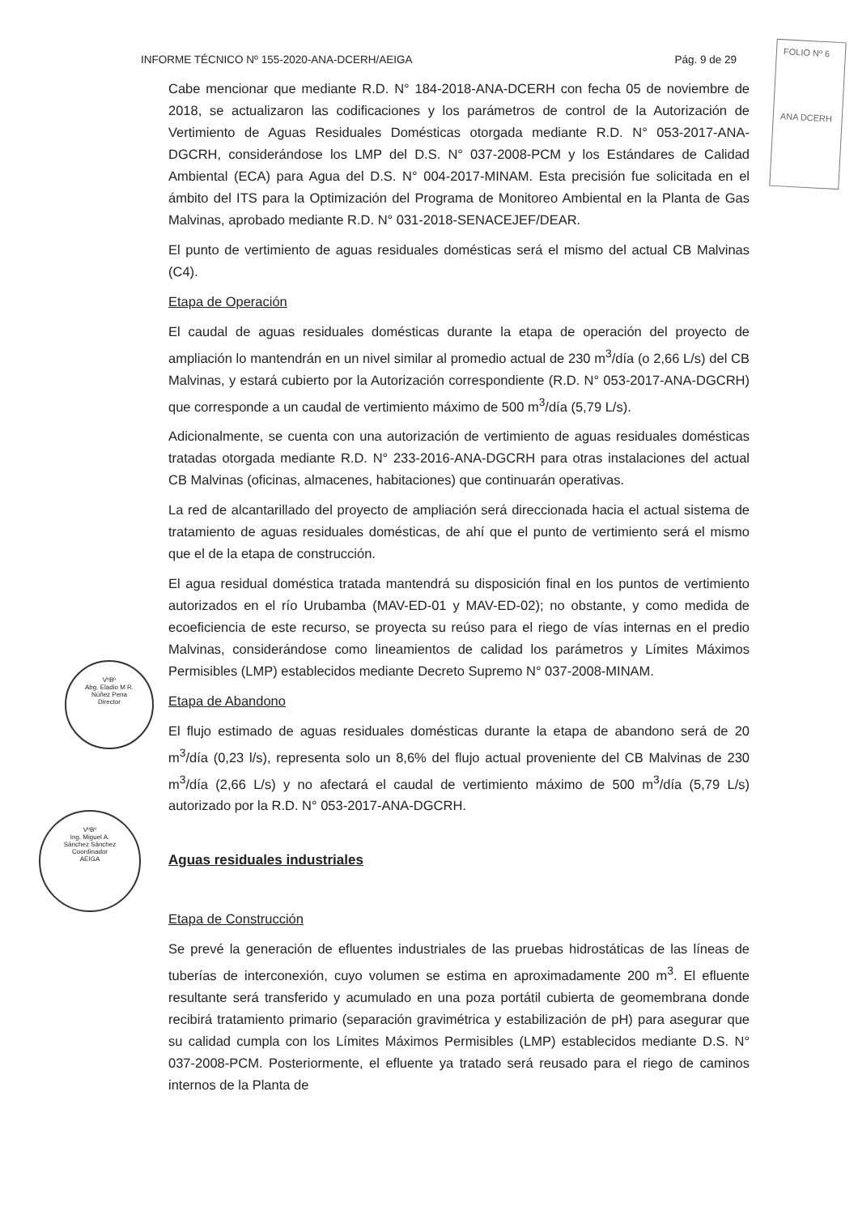INFORME TÉCNICO Nº 155-2020-ANA-DCERH/AEIGA Pág. 9 de 29
FOLIO Nº 6
ANA DCERH
VºBº
Abg. Eladio M R.
Núñez Pena
Director
VºBº
Ing. Miguel A.
Sánchez Sánchez
Coordinador
AEIGA
Cabe mencionar que mediante R.D. N° 184-2018-ANA-DCERH con fecha 05 de noviembre de 2018, se actualizaron las codificaciones y los parámetros de control de la Autorización de Vertimiento de Aguas Residuales Domésticas otorgada mediante R.D. N° 053-2017-ANA-DGCRH, considerándose los LMP del D.S. N° 037-2008-PCM y los Estándares de Calidad Ambiental (ECA) para Agua del D.S. N° 004-2017-MINAM. Esta precisión fue solicitada en el ámbito del ITS para la Optimización del Programa de Monitoreo Ambiental en la Planta de Gas Malvinas, aprobado mediante R.D. N° 031-2018-SENACEJEF/DEAR.
El punto de vertimiento de aguas residuales domésticas será el mismo del actual CB Malvinas (C4).
Etapa de Operación
El caudal de aguas residuales domésticas durante la etapa de operación del proyecto de ampliación lo mantendrán en un nivel similar al promedio actual de 230 m<sup>3</sup>/día (o 2,66 L/s) del CB Malvinas, y estará cubierto por la Autorización correspondiente (R.D. N° 053-2017-ANA-DGCRH) que corresponde a un caudal de vertimiento máximo de 500 m<sup>3</sup>/día (5,79 L/s).
Adicionalmente, se cuenta con una autorización de vertimiento de aguas residuales domésticas tratadas otorgada mediante R.D. N° 233-2016-ANA-DGCRH para otras instalaciones del actual CB Malvinas (oficinas, almacenes, habitaciones) que continuarán operativas.
La red de alcantarillado del proyecto de ampliación será direccionada hacia el actual sistema de tratamiento de aguas residuales domésticas, de ahí que el punto de vertimiento será el mismo que el de la etapa de construcción.
El agua residual doméstica tratada mantendrá su disposición final en los puntos de vertimiento autorizados en el río Urubamba (MAV-ED-01 y MAV-ED-02); no obstante, y como medida de ecoeficiencia de este recurso, se proyecta su reúso para el riego de vías internas en el predio Malvinas, considerándose como lineamientos de calidad los parámetros y Límites Máximos Permisibles (LMP) establecidos mediante Decreto Supremo N° 037-2008-MINAM.
Etapa de Abandono
El flujo estimado de aguas residuales domésticas durante la etapa de abandono será de 20 m<sup>3</sup>/día (0,23 l/s), representa solo un 8,6% del flujo actual proveniente del CB Malvinas de 230 m<sup>3</sup>/día (2,66 L/s) y no afectará el caudal de vertimiento máximo de 500 m<sup>3</sup>/día (5,79 L/s) autorizado por la R.D. N° 053-2017-ANA-DGCRH.
Aguas residuales industriales
Etapa de Construcción
Se prevé la generación de efluentes industriales de las pruebas hidrostáticas de las líneas de tuberías de interconexión, cuyo volumen se estima en aproximadamente 200 m<sup>3</sup>. El efluente resultante será transferido y acumulado en una poza portátil cubierta de geomembrana donde recibirá tratamiento primario (separación gravimétrica y estabilización de pH) para asegurar que su calidad cumpla con los Límites Máximos Permisibles (LMP) establecidos mediante D.S. N° 037-2008-PCM. Posteriormente, el efluente ya tratado será reusado para el riego de caminos internos de la Planta de